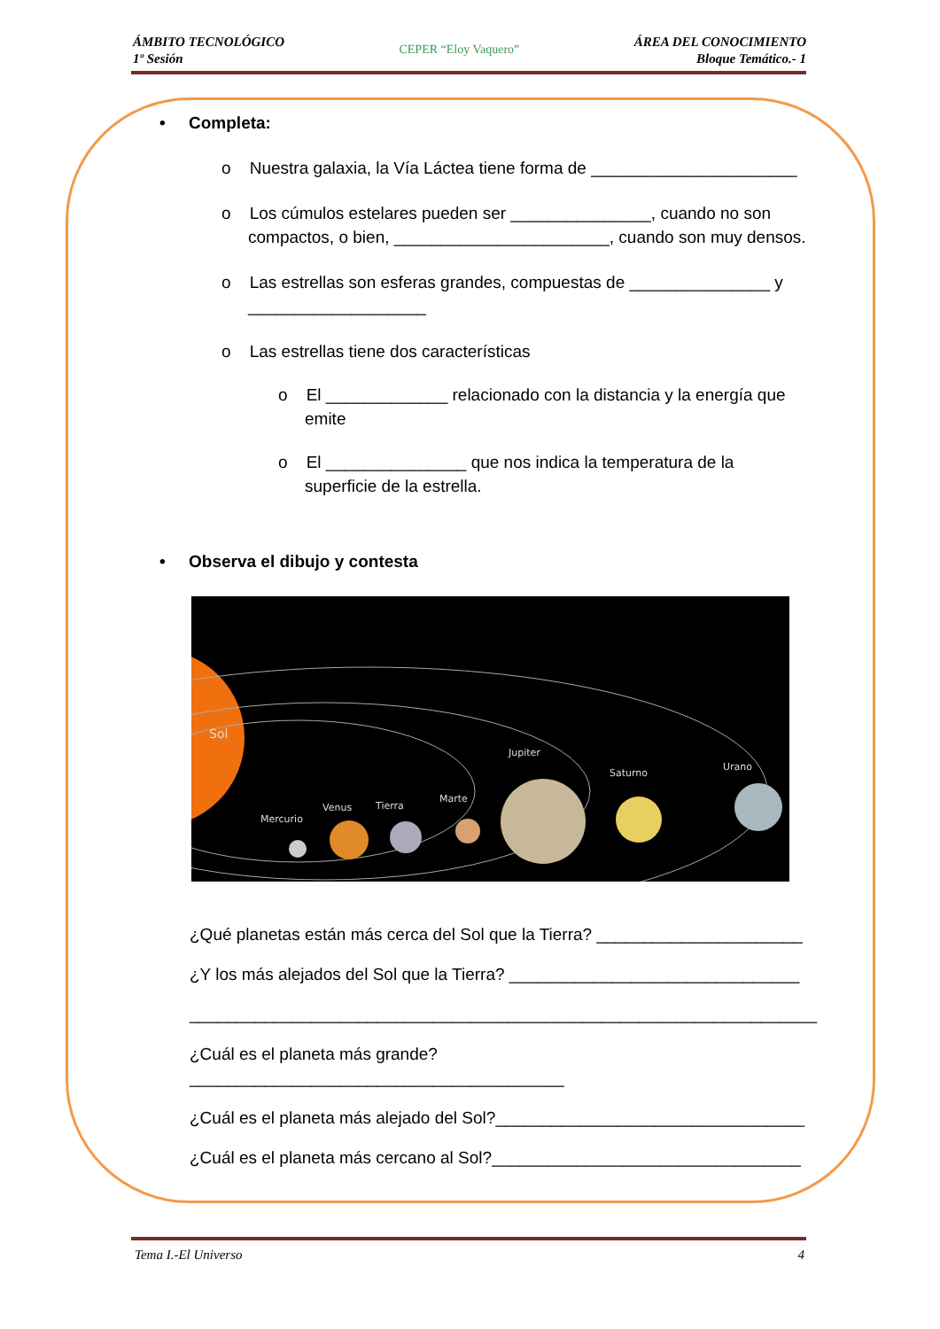ÁMBITO TECNOLÓGICO
1º Sesión
CEPER “Eloy Vaquero”
ÁREA DEL CONOCIMIENTO
Bloque Temático.- 1
• Completa:
o Nuestra galaxia, la Vía Láctea tiene forma de ______________________
o Los cúmulos estelares pueden ser _______________, cuando no son compactos, o bien, _______________________, cuando son muy densos.
o Las estrellas son esferas grandes, compuestas de _______________ y ___________________
o Las estrellas tiene dos características
o El _____________ relacionado con la distancia y la energía que emite
o El _______________ que nos indica la temperatura de la superficie de la estrella.
• Observa el dibujo y contesta
Sol
Mercurio
Venus
Tierra
Marte
Jupiter
Saturno
Urano
¿Qué planetas están más cerca del Sol que la Tierra? ______________________
¿Y los más alejados del Sol que la Tierra? _______________________________
___________________________________________________________________
¿Cuál es el planeta más grande?________________________________________
¿Cuál es el planeta más alejado del Sol?_________________________________
¿Cuál es el planeta más cercano al Sol?_________________________________
Tema I.-El Universo 4